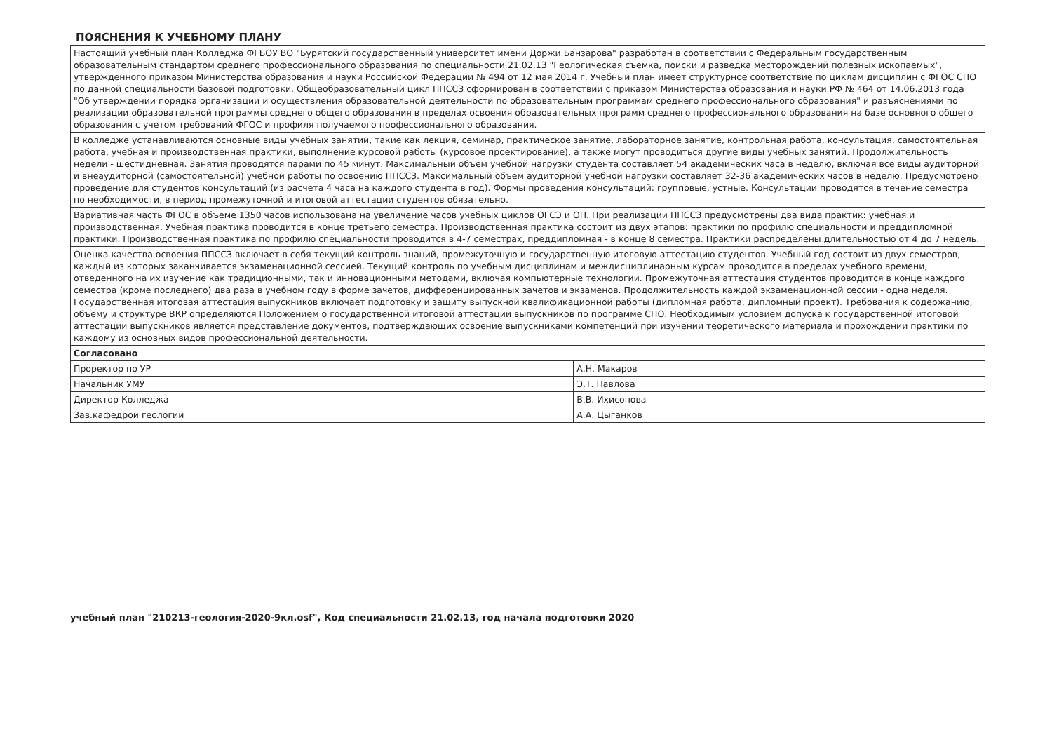ПОЯСНЕНИЯ К УЧЕБНОМУ ПЛАНУ
| Настоящий учебный план Колледжа ФГБОУ ВО "Бурятский государственный университет имени Доржи Банзарова" разработан в соответствии с Федеральным государственным образовательным стандартом среднего профессионального образования по специальности 21.02.13 "Геологическая съемка, поиски и разведка месторождений полезных ископаемых", утвержденного приказом Министерства образования и науки Российской Федерации № 494 от 12 мая 2014 г. Учебный план имеет структурное соответствие по циклам дисциплин с ФГОС СПО по данной специальности базовой подготовки. Общеобразовательный цикл ППССЗ сформирован в соответствии с приказом Министерства образования и науки РФ № 464 от 14.06.2013 года "Об утверждении порядка организации и осуществления образовательной деятельности по образовательным программам среднего профессионального образования" и разъяснениями по реализации образовательной программы среднего общего образования в пределах освоения образовательных программ среднего профессионального образования на базе основного общего образования с учетом требований ФГОС и профиля получаемого профессионального образования. | | |
| В колледже устанавливаются основные виды учебных занятий, такие как лекция, семинар, практическое занятие, лабораторное занятие, контрольная работа, консультация, самостоятельная работа, учебная и производственная практики, выполнение курсовой работы (курсовое проектирование), а также могут проводиться другие виды учебных занятий. Продолжительность недели - шестидневная. Занятия проводятся парами по 45 минут. Максимальный объем учебной нагрузки студента составляет 54 академических часа в неделю, включая все виды аудиторной и внеаудиторной (самостоятельной) учебной работы по освоению ППССЗ. Максимальный объем аудиторной учебной нагрузки составляет 32-36 академических часов в неделю. Предусмотрено проведение для студентов консультаций (из расчета 4 часа на каждого студента в год). Формы проведения консультаций: групповые, устные. Консультации проводятся в течение семестра по необходимости, в период промежуточной и итоговой аттестации студентов обязательно. | | |
| Вариативная часть ФГОС в объеме 1350 часов использована на увеличение часов учебных циклов ОГСЭ и ОП. При реализации ППССЗ предусмотрены два вида практик: учебная и производственная. Учебная практика проводится в конце третьего семестра. Производственная практика состоит из двух этапов: практики по профилю специальности и преддипломной практики. Производственная практика по профилю специальности проводится в 4-7 семестрах, преддипломная - в конце 8 семестра. Практики распределены длительностью от 4 до 7 недель. | | |
| Оценка качества освоения ППССЗ включает в себя текущий контроль знаний, промежуточную и государственную итоговую аттестацию студентов. Учебный год состоит из двух семестров, каждый из которых заканчивается экзаменационной сессией. Текущий контроль по учебным дисциплинам и междисциплинарным курсам проводится в пределах учебного времени, отведенного на их изучение как традиционными, так и инновационными методами, включая компьютерные технологии. Промежуточная аттестация студентов проводится в конце каждого семестра (кроме последнего) два раза в учебном году в форме зачетов, дифференцированных зачетов и экзаменов. Продолжительность каждой экзаменационной сессии - одна неделя. Государственная итоговая аттестация выпускников включает подготовку и защиту выпускной квалификационной работы (дипломная работа, дипломный проект). Требования к содержанию, объему и структуре ВКР определяются Положением о государственной итоговой аттестации выпускников по программе СПО. Необходимым условием допуска к государственной итоговой аттестации выпускников является представление документов, подтверждающих освоение выпускниками компетенций при изучении теоретического материала и прохождении практики по каждому из основных видов профессиональной деятельности. | | |
| Согласовано | | |
| Проректор по УР | | А.Н. Макаров |
| Начальник УМУ | | Э.Т. Павлова |
| Директор Колледжа | | В.В. Ихисонова |
| Зав.кафедрой геологии | | А.А. Цыганков |
учебный план "210213-геология-2020-9кл.osf", Код специальности 21.02.13, год начала подготовки 2020